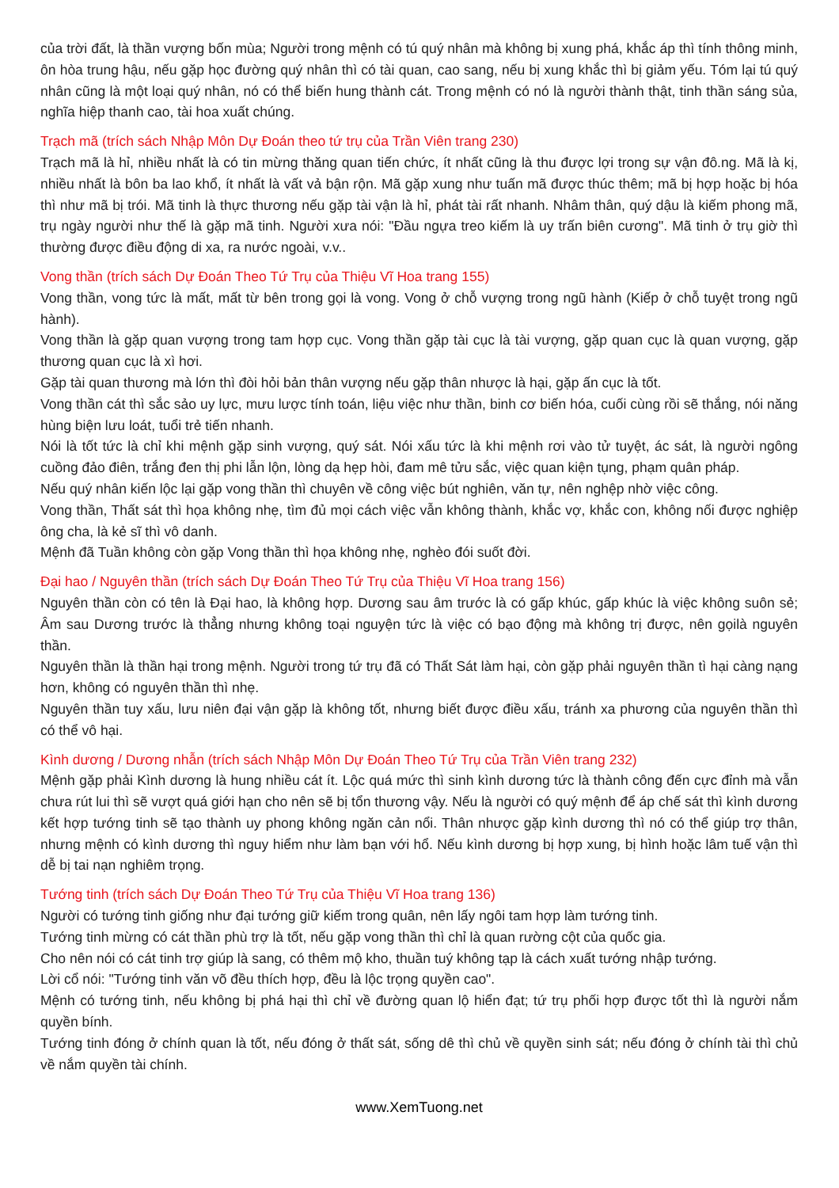của trời đất, là thần vượng bốn mùa; Người trong mệnh có tú quý nhân mà không bị xung phá, khắc áp thì tính thông minh, ôn hòa trung hậu, nếu gặp học đường quý nhân thì có tài quan, cao sang, nếu bị xung khắc thì bị giảm yếu. Tóm lại tú quý nhân cũng là một loại quý nhân, nó có thể biến hung thành cát. Trong mệnh có nó là người thành thật, tinh thần sáng sủa, nghĩa hiệp thanh cao, tài hoa xuất chúng.
Trạch mã (trích sách Nhập Môn Dự Đoán theo tứ trụ của Trần Viên trang 230)
Trạch mã là hỉ, nhiều nhất là có tin mừng thăng quan tiến chức, ít nhất cũng là thu được lợi trong sự vận đô.ng. Mã là kị, nhiều nhất là bôn ba lao khổ, ít nhất là vất vả bận rộn. Mã gặp xung như tuấn mã được thúc thêm; mã bị hợp hoặc bị hóa thì như mã bị trói. Mã tinh là thực thương nếu gặp tài vận là hỉ, phát tài rất nhanh. Nhâm thân, quý dậu là kiếm phong mã, trụ ngày người như thế là gặp mã tinh. Người xưa nói: "Đầu ngựa treo kiếm là uy trấn biên cương". Mã tinh ở trụ giờ thì thường được điều động di xa, ra nước ngoài, v.v..
Vong thần (trích sách Dự Đoán Theo Tứ Trụ của Thiệu Vĩ Hoa trang 155)
Vong thần, vong tức là mất, mất từ bên trong gọi là vong. Vong ở chỗ vượng trong ngũ hành (Kiếp ở chỗ tuyệt trong ngũ hành).
Vong thần là gặp quan vượng trong tam hợp cục. Vong thần gặp tài cục là tài vượng, gặp quan cục là quan vượng, gặp thương quan cục là xì hơi.
Gặp tài quan thương mà lớn thì đòi hỏi bản thân vượng nếu gặp thân nhược là hại, gặp ấn cục là tốt.
Vong thần cát thì sắc sảo uy lực, mưu lược tính toán, liệu việc như thần, binh cơ biến hóa, cuối cùng rồi sẽ thắng, nói năng hùng biện lưu loát, tuổi trẻ tiến nhanh.
Nói là tốt tức là chỉ khi mệnh gặp sinh vượng, quý sát. Nói xấu tức là khi mệnh rơi vào tử tuyệt, ác sát, là người ngông cuồng đảo điên, trắng đen thị phi lẫn lộn, lòng dạ hẹp hòi, đam mê tửu sắc, việc quan kiện tụng, phạm quân pháp.
Nếu quý nhân kiến lộc lại gặp vong thần thì chuyên về công việc bút nghiên, văn tự, nên nghệp nhờ việc công.
Vong thần, Thất sát thì họa không nhẹ, tìm đủ mọi cách việc vẫn không thành, khắc vợ, khắc con, không nối được nghiệp ông cha, là kẻ sĩ thì vô danh.
Mệnh đã Tuần không còn gặp Vong thần thì họa không nhẹ, nghèo đói suốt đời.
Đại hao / Nguyên thần (trích sách Dự Đoán Theo Tứ Trụ của Thiệu Vĩ Hoa trang 156)
Nguyên thần còn có tên là Đại hao, là không hợp. Dương sau âm trước là có gấp khúc, gấp khúc là việc không suôn sẻ; Âm sau Dương trước là thẳng nhưng không toại nguyện tức là việc có bạo động mà không trị được, nên gọilà nguyên thần.
Nguyên thần là thần hại trong mệnh. Người trong tứ trụ đã có Thất Sát làm hại, còn gặp phải nguyên thần tì hại càng nạng hơn, không có nguyên thần thì nhẹ.
Nguyên thần tuy xấu, lưu niên đại vận gặp là không tốt, nhưng biết được điều xấu, tránh xa phương của nguyên thần thì có thể vô hại.
Kình dương / Dương nhẫn (trích sách Nhập Môn Dự Đoán Theo Tứ Trụ của Trần Viên trang 232)
Mệnh gặp phải Kình dương là hung nhiều cát ít. Lộc quá mức thì sinh kình dương tức là thành công đến cực đỉnh mà vẫn chưa rút lui thì sẽ vượt quá giới hạn cho nên sẽ bị tổn thương vậy. Nếu là người có quý mệnh để áp chế sát thì kình dương kết hợp tướng tinh sẽ tạo thành uy phong không ngăn cản nổi. Thân nhược gặp kình dương thì nó có thể giúp trợ thân, nhưng mệnh có kình dương thì nguy hiểm như làm bạn với hổ. Nếu kình dương bị hợp xung, bị hình hoặc lâm tuế vận thì dễ bị tai nạn nghiêm trọng.
Tướng tinh (trích sách Dự Đoán Theo Tứ Trụ của Thiệu Vĩ Hoa trang 136)
Người có tướng tinh giống như đại tướng giữ kiếm trong quân, nên lấy ngôi tam hợp làm tướng tinh.
Tướng tinh mừng có cát thần phù trợ là tốt, nếu gặp vong thần thì chỉ là quan rường cột của quốc gia.
Cho nên nói có cát tinh trợ giúp là sang, có thêm mộ kho, thuần tuý không tạp là cách xuất tướng nhập tướng.
Lời cổ nói: "Tướng tinh văn võ đều thích hợp, đều là lộc trọng quyền cao".
Mệnh có tướng tinh, nếu không bị phá hại thì chỉ về đường quan lộ hiển đạt; tứ trụ phối hợp được tốt thì là người nắm quyền bính.
Tướng tinh đóng ở chính quan là tốt, nếu đóng ở thất sát, sống dê thì chủ về quyền sinh sát; nếu đóng ở chính tài thì chủ về nắm quyền tài chính.
www.XemTuong.net